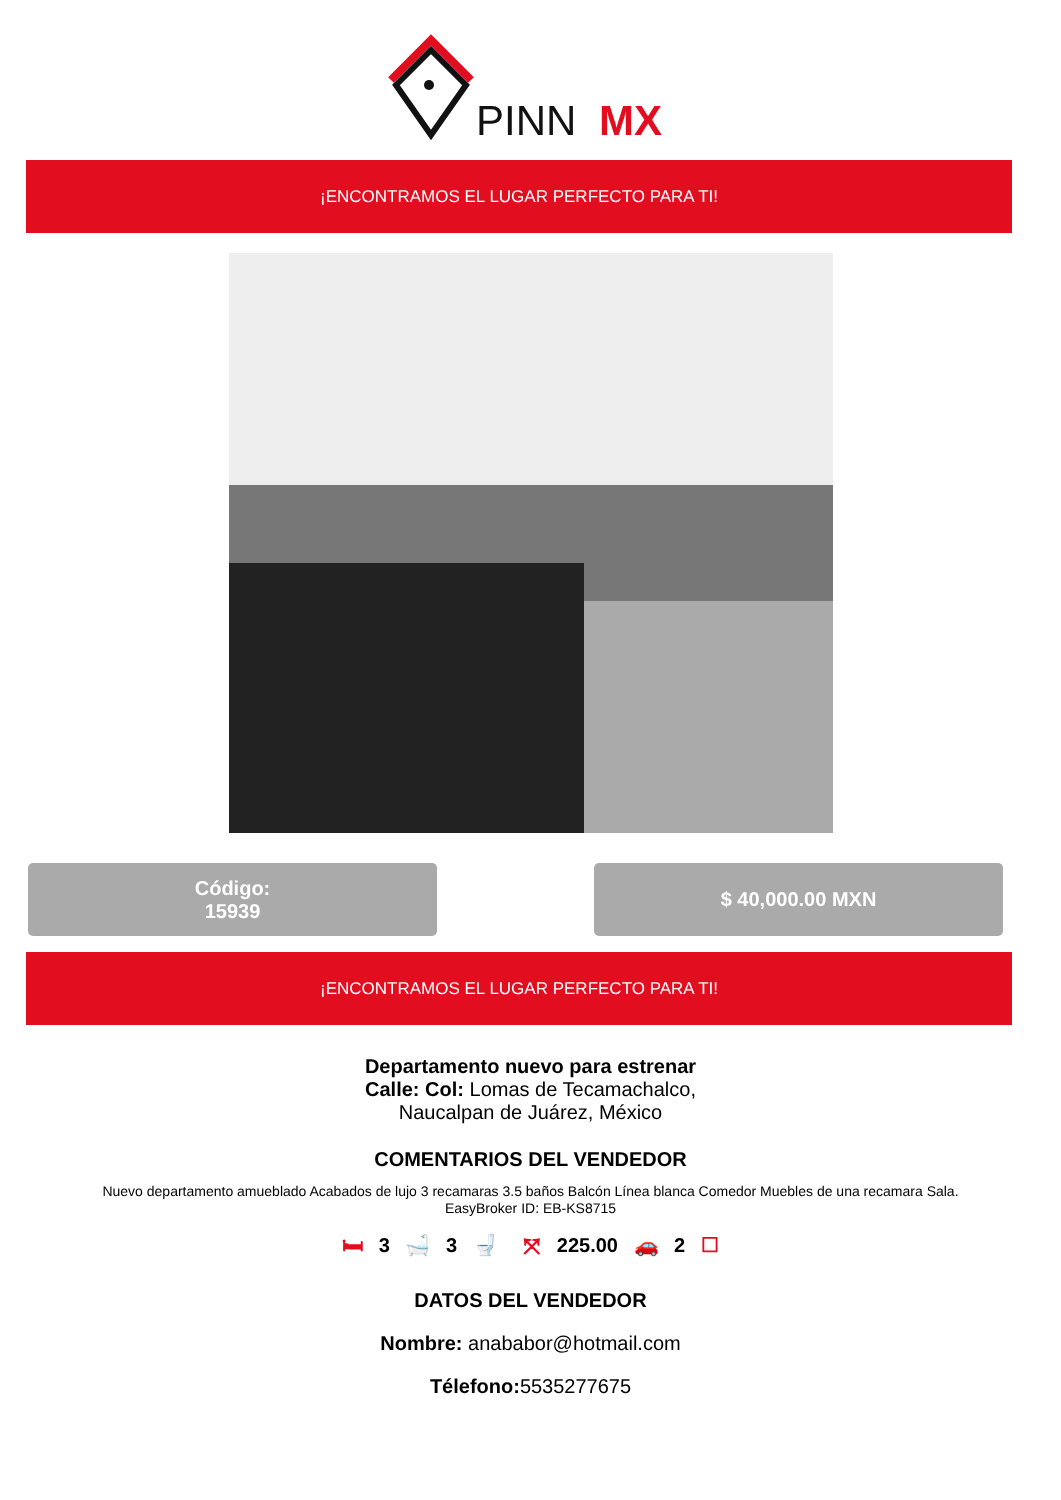PINN
MX
¡ENCONTRAMOS EL LUGAR PERFECTO PARA TI!
Código:
15939
$ 40,000.00 MXN
¡ENCONTRAMOS EL LUGAR PERFECTO PARA TI!
Departamento nuevo para estrenar
Calle: Col: Lomas de Tecamachalco,
Naucalpan de Juárez, México
COMENTARIOS DEL VENDEDOR
Nuevo departamento amueblado Acabados de lujo 3 recamaras 3.5 baños Balcón Línea blanca Comedor Muebles de una recamara Sala.
EasyBroker ID: EB-KS8715
🛏 3 🛁 3 🚽 ⤧ 225.00 🚗 2 ☐
DATOS DEL VENDEDOR
Nombre: anababor@hotmail.com
Télefono: 5535277675